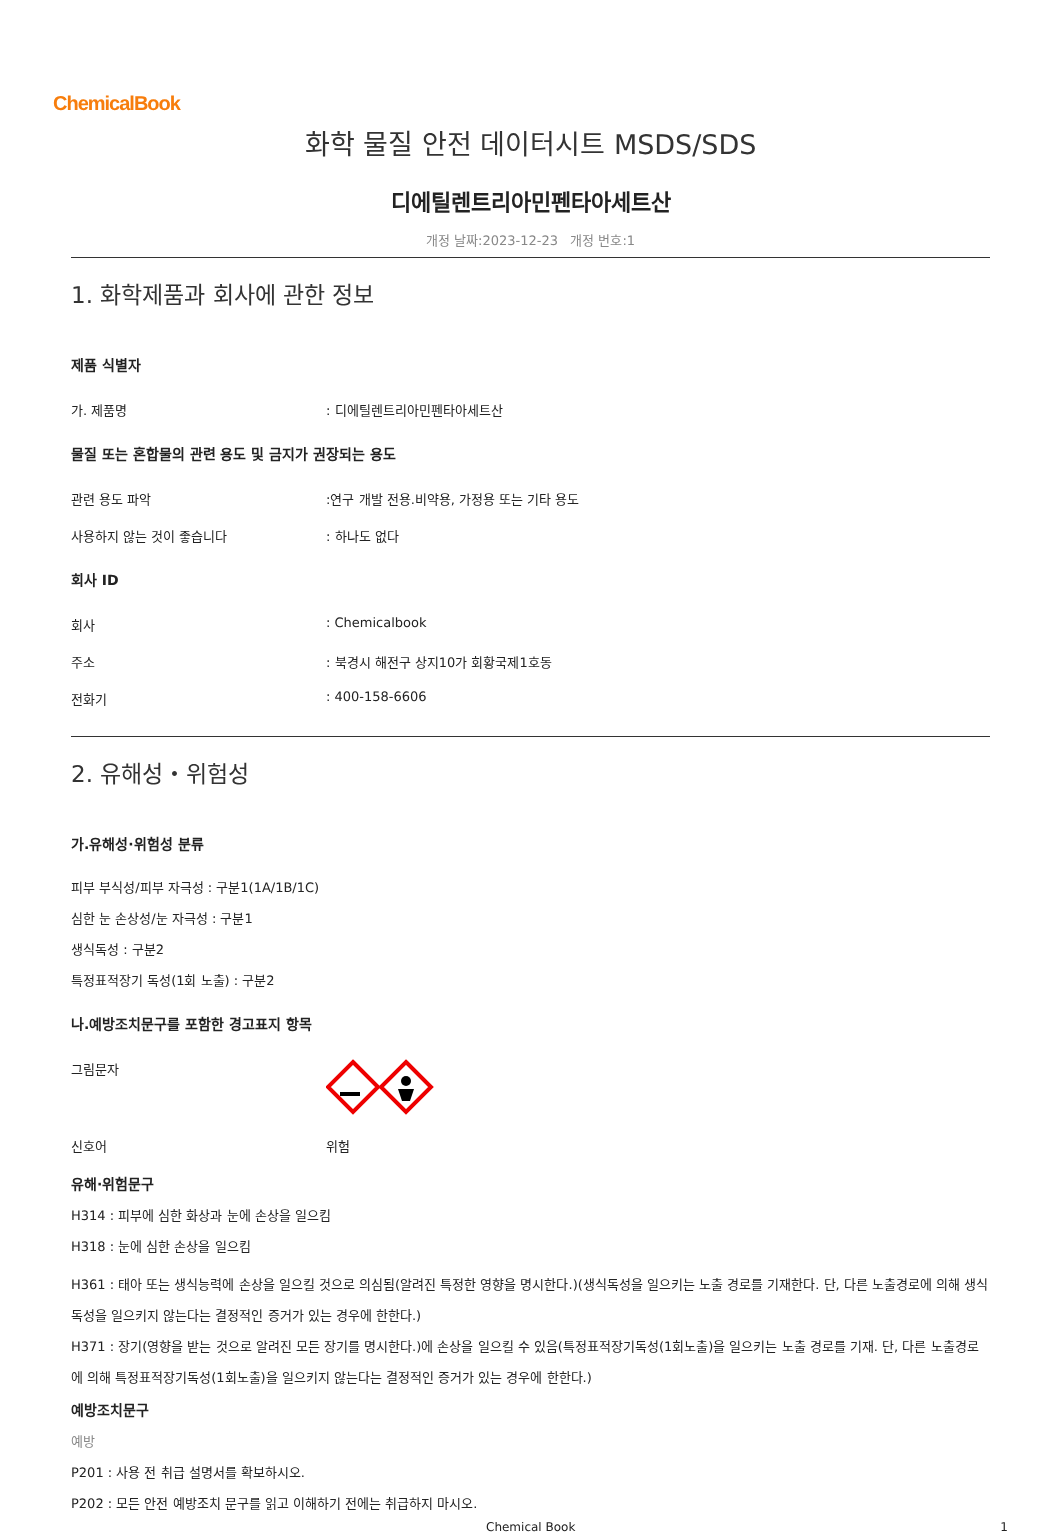ChemicalBook
화학 물질 안전 데이터시트 MSDS/SDS
디에틸렌트리아민펜타아세트산
개정 날짜:2023-12-23 개정 번호:1
1. 화학제품과 회사에 관한 정보
제품 식별자
가. 제품명 : 디에틸렌트리아민펜타아세트산
물질 또는 혼합물의 관련 용도 및 금지가 권장되는 용도
관련 용도 파악 :연구 개발 전용.비약용, 가정용 또는 기타 용도
사용하지 않는 것이 좋습니다 : 하나도 없다
회사 ID
회사 : Chemicalbook
주소 : 북경시 해전구 상지10가 회황국제1호동
전화기 : 400-158-6606
2. 유해성・위험성
가.유해성·위험성 분류
피부 부식성/피부 자극성 : 구분1(1A/1B/1C)
심한 눈 손상성/눈 자극성 : 구분1
생식독성 : 구분2
특정표적장기 독성(1회 노출) : 구분2
나.예방조치문구를 포함한 경고표지 항목
그림문자
신호어 위험
유해·위험문구
H314 : 피부에 심한 화상과 눈에 손상을 일으킴
H318 : 눈에 심한 손상을 일으킴
H361 : 태아 또는 생식능력에 손상을 일으킬 것으로 의심됨(알려진 특정한 영향을 명시한다.)(생식독성을 일으키는 노출 경로를 기재한다. 단, 다른 노출경로에 의해 생식독성을 일으키지 않는다는 결정적인 증거가 있는 경우에 한한다.)
H371 : 장기(영향을 받는 것으로 알려진 모든 장기를 명시한다.)에 손상을 일으킬 수 있음(특정표적장기독성(1회노출)을 일으키는 노출 경로를 기재. 단, 다른 노출경로에 의해 특정표적장기독성(1회노출)을 일으키지 않는다는 결정적인 증거가 있는 경우에 한한다.)
예방조치문구
예방
P201 : 사용 전 취급 설명서를 확보하시오.
P202 : 모든 안전 예방조치 문구를 읽고 이해하기 전에는 취급하지 마시오.
Chemical Book 1